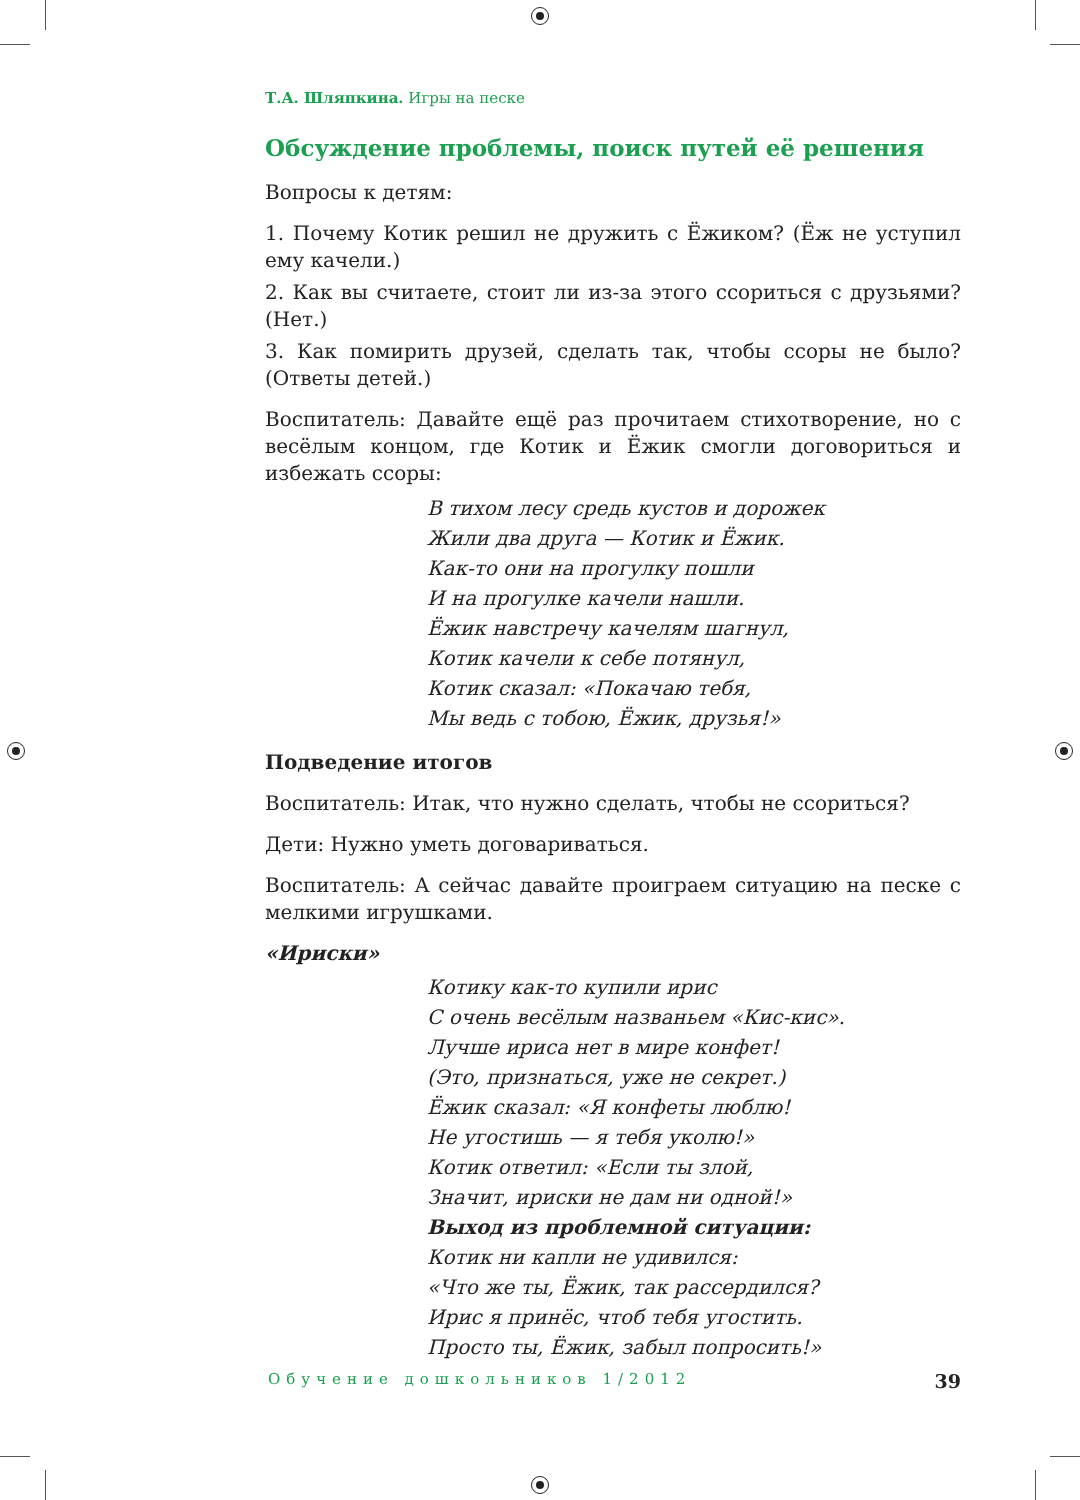Т.А. Шляпкина. Игры на песке
Обсуждение проблемы, поиск путей её решения
Вопросы к детям:
1. Почему Котик решил не дружить с Ёжиком? (Ёж не уступил ему качели.)
2. Как вы считаете, стоит ли из-за этого ссориться с друзьями? (Нет.)
3. Как помирить друзей, сделать так, чтобы ссоры не было? (Ответы детей.)
Воспитатель: Давайте ещё раз прочитаем стихотворение, но с весёлым концом, где Котик и Ёжик смогли договориться и избежать ссоры:
В тихом лесу средь кустов и дорожек
Жили два друга — Котик и Ёжик.
Как-то они на прогулку пошли
И на прогулке качели нашли.
Ёжик навстречу качелям шагнул,
Котик качели к себе потянул,
Котик сказал: «Покачаю тебя,
Мы ведь с тобою, Ёжик, друзья!»
Подведение итогов
Воспитатель: Итак, что нужно сделать, чтобы не ссориться?
Дети: Нужно уметь договариваться.
Воспитатель: А сейчас давайте проиграем ситуацию на песке с мелкими игрушками.
«Ириски»
Котику как-то купили ирис
С очень весёлым названьем «Кис-кис».
Лучше ириса нет в мире конфет!
(Это, признаться, уже не секрет.)
Ёжик сказал: «Я конфеты люблю!
Не угостишь — я тебя уколю!»
Котик ответил: «Если ты злой,
Значит, ириски не дам ни одной!»
Выход из проблемной ситуации:
Котик ни капли не удивился:
«Что же ты, Ёжик, так рассердился?
Ирис я принёс, чтоб тебя угостить.
Просто ты, Ёжик, забыл попросить!»
Обучение дошкольников 1/2012 39